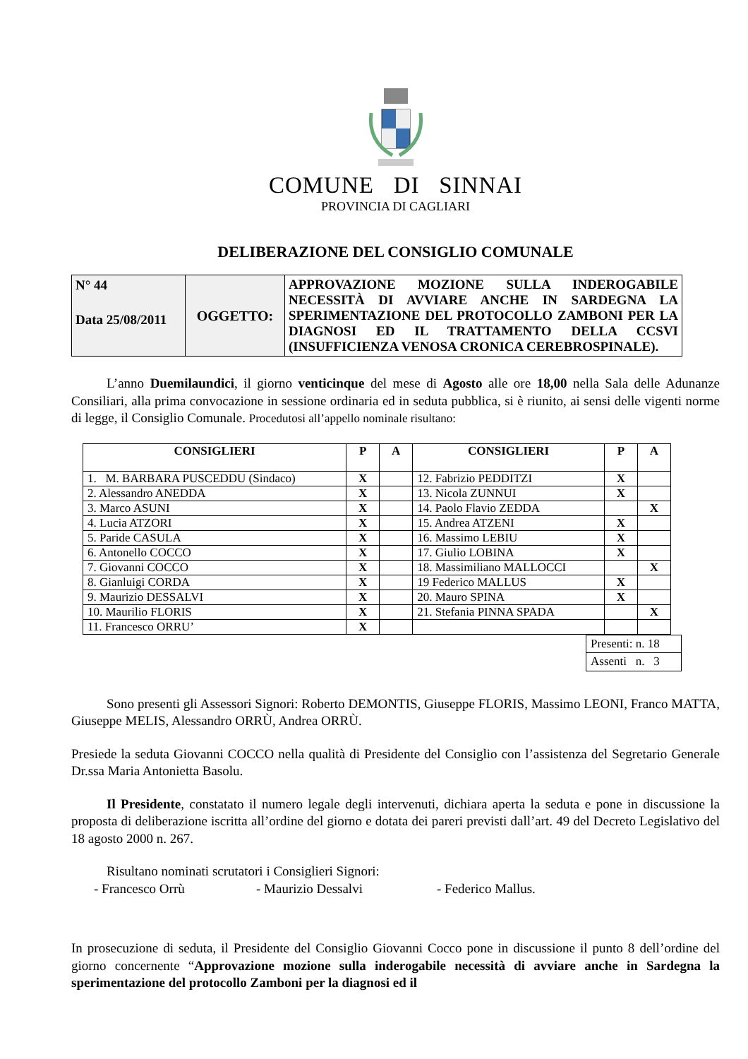COMUNE DI SINNAI
PROVINCIA DI CAGLIARI
DELIBERAZIONE DEL CONSIGLIO COMUNALE
| N° 44 Data 25/08/2011 | OGGETTO: | APPROVAZIONE MOZIONE SULLA INDEROGABILE NECESSITÀ DI AVVIARE ANCHE IN SARDEGNA LA SPERIMENTAZIONE DEL PROTOCOLLO ZAMBONI PER LA DIAGNOSI ED IL TRATTAMENTO DELLA CCSVI (INSUFFICIENZA VENOSA CRONICA CEREBROSPINALE). |
L’anno Duemilaundici, il giorno venticinque del mese di Agosto alle ore 18,00 nella Sala delle Adunanze Consiliari, alla prima convocazione in sessione ordinaria ed in seduta pubblica, si è riunito, ai sensi delle vigenti norme di legge, il Consiglio Comunale. Procedutosi all’appello nominale risultano:
| CONSIGLIERI | P | A | CONSIGLIERI | P | A |
| --- | --- | --- | --- | --- | --- |
| 1. M. BARBARA PUSCEDDU (Sindaco) | X | | 12. Fabrizio PEDDITZI | X | |
| 2. Alessandro ANEDDA | X | | 13. Nicola ZUNNUI | X | |
| 3. Marco ASUNI | X | | 14. Paolo Flavio ZEDDA | | X |
| 4. Lucia ATZORI | X | | 15. Andrea ATZENI | X | |
| 5. Paride CASULA | X | | 16. Massimo LEBIU | X | |
| 6. Antonello COCCO | X | | 17. Giulio LOBINA | X | |
| 7. Giovanni COCCO | X | | 18. Massimiliano MALLOCCI | | X |
| 8. Gianluigi CORDA | X | | 19 Federico MALLUS | X | |
| 9. Maurizio DESSALVI | X | | 20. Mauro SPINA | X | |
| 10. Maurilio FLORIS | X | | 21. Stefania PINNA SPADA | | X |
| 11. Francesco ORRU’ | X | | | | |
| Presenti: n. 18 |
| Assenti n. 3 |
Sono presenti gli Assessori Signori: Roberto DEMONTIS, Giuseppe FLORIS, Massimo LEONI, Franco MATTA, Giuseppe MELIS, Alessandro ORRÙ, Andrea ORRÙ.
Presiede la seduta Giovanni COCCO nella qualità di Presidente del Consiglio con l’assistenza del Segretario Generale Dr.ssa Maria Antonietta Basolu.
Il Presidente, constatato il numero legale degli intervenuti, dichiara aperta la seduta e pone in discussione la proposta di deliberazione iscritta all’ordine del giorno e dotata dei pareri previsti dall’art. 49 del Decreto Legislativo del 18 agosto 2000 n. 267.
Risultano nominati scrutatori i Consiglieri Signori:
- Francesco Orrù - Maurizio Dessalvi - Federico Mallus.
In prosecuzione di seduta, il Presidente del Consiglio Giovanni Cocco pone in discussione il punto 8 dell’ordine del giorno concernente “Approvazione mozione sulla inderogabile necessità di avviare anche in Sardegna la sperimentazione del protocollo Zamboni per la diagnosi ed il